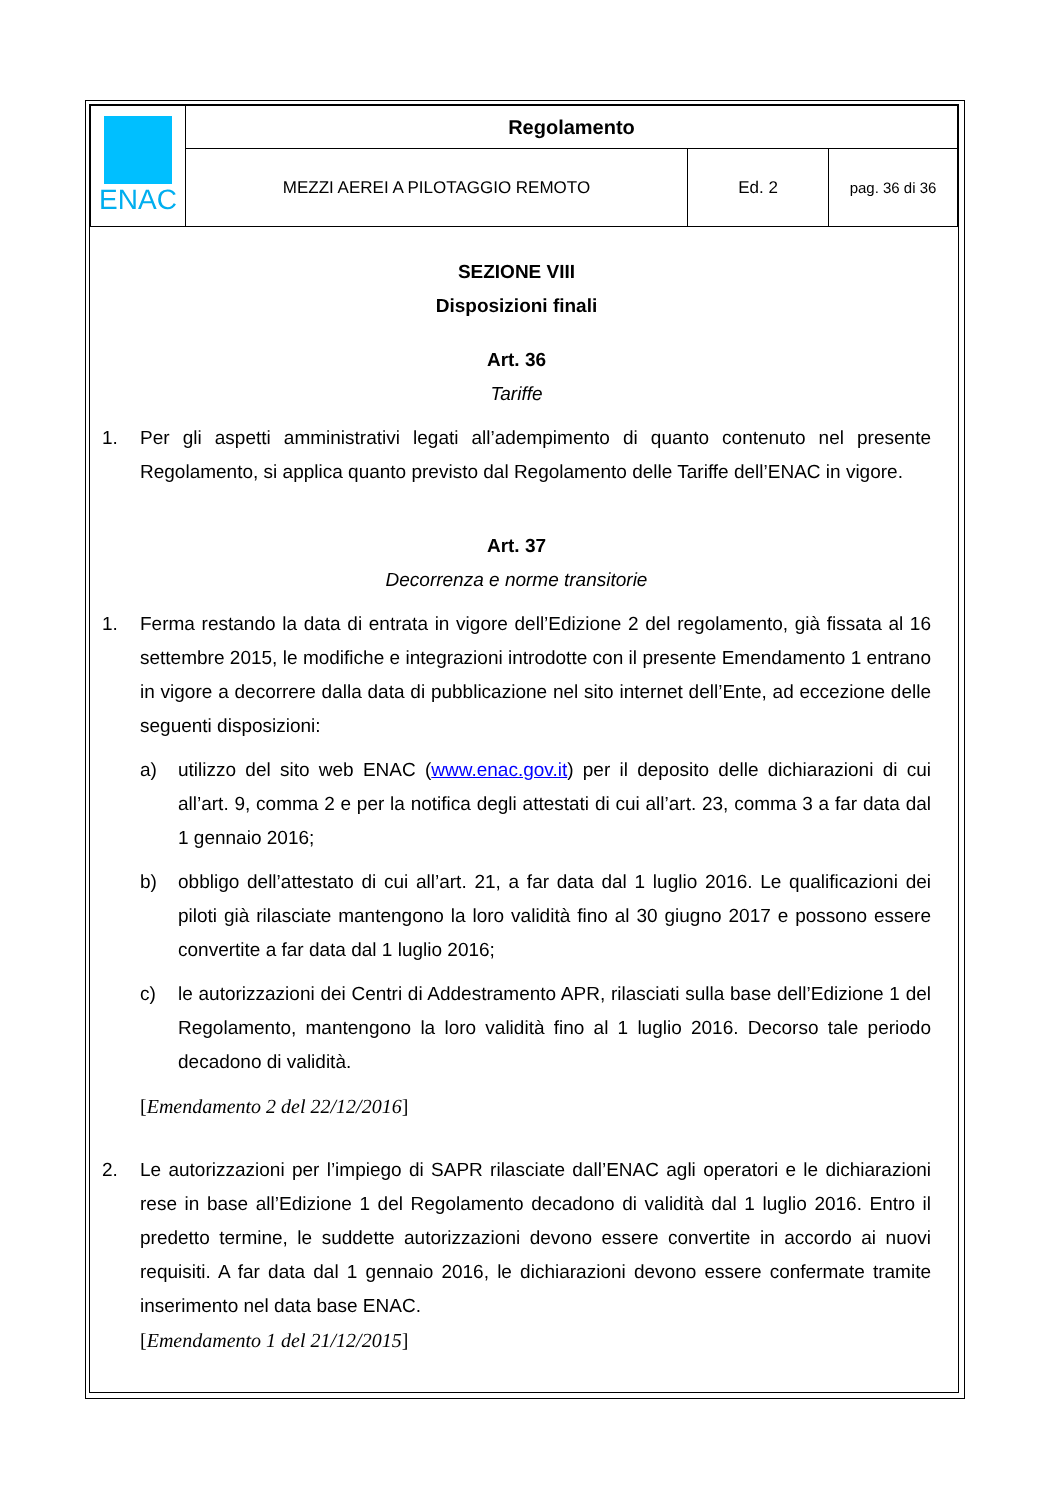| ENAC | Regolamento | | |
| | MEZZI AEREI A PILOTAGGIO REMOTO | Ed. 2 | pag. 36 di 36 |
SEZIONE VIII
Disposizioni finali
Art. 36
Tariffe
1. Per gli aspetti amministrativi legati all’adempimento di quanto contenuto nel presente Regolamento, si applica quanto previsto dal Regolamento delle Tariffe dell’ENAC in vigore.
Art. 37
Decorrenza e norme transitorie
1. Ferma restando la data di entrata in vigore dell’Edizione 2 del regolamento, già fissata al 16 settembre 2015, le modifiche e integrazioni introdotte con il presente Emendamento 1 entrano in vigore a decorrere dalla data di pubblicazione nel sito internet dell’Ente, ad eccezione delle seguenti disposizioni:
a) utilizzo del sito web ENAC (www.enac.gov.it) per il deposito delle dichiarazioni di cui all’art. 9, comma 2 e per la notifica degli attestati di cui all’art. 23, comma 3 a far data dal 1 gennaio 2016;
b) obbligo dell’attestato di cui all’art. 21, a far data dal 1 luglio 2016. Le qualificazioni dei piloti già rilasciate mantengono la loro validità fino al 30 giugno 2017 e possono essere convertite a far data dal 1 luglio 2016;
c) le autorizzazioni dei Centri di Addestramento APR, rilasciati sulla base dell’Edizione 1 del Regolamento, mantengono la loro validità fino al 1 luglio 2016. Decorso tale periodo decadono di validità.
[Emendamento 2 del 22/12/2016]
2. Le autorizzazioni per l’impiego di SAPR rilasciate dall’ENAC agli operatori e le dichiarazioni rese in base all’Edizione 1 del Regolamento decadono di validità dal 1 luglio 2016. Entro il predetto termine, le suddette autorizzazioni devono essere convertite in accordo ai nuovi requisiti. A far data dal 1 gennaio 2016, le dichiarazioni devono essere confermate tramite inserimento nel data base ENAC.
[Emendamento 1 del 21/12/2015]